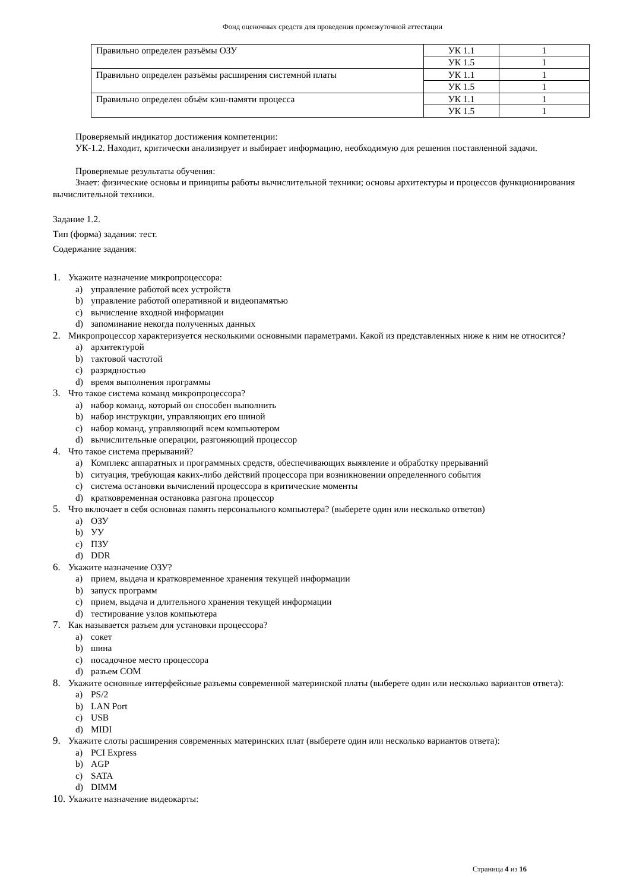Фонд оценочных средств для проведения промежуточной аттестации
| Правильно определен разъёмы ОЗУ | УК 1.1 | 1 |
| | УК 1.5 | 1 |
| Правильно определен разъёмы расширения системной платы | УК 1.1 | 1 |
| | УК 1.5 | 1 |
| Правильно определен объём кэш-памяти процесса | УК 1.1 | 1 |
| | УК 1.5 | 1 |
Проверяемый индикатор достижения компетенции:
УК-1.2. Находит, критически анализирует и выбирает информацию, необходимую для решения поставленной задачи.
Проверяемые результаты обучения:
Знает: физические основы и принципы работы вычислительной техники; основы архитектуры и процессов функционирования вычислительной техники.
Задание 1.2.
Тип (форма) задания: тест.
Содержание задания:
1. Укажите назначение микропроцессора:
a) управление работой всех устройств
b) управление работой оперативной и видеопамятью
c) вычисление входной информации
d) запоминание некогда полученных данных
2. Микропроцессор характеризуется несколькими основными параметрами. Какой из представленных ниже к ним не относится?
a) архитектурой
b) тактовой частотой
c) разрядностью
d) время выполнения программы
3. Что такое система команд микропроцессора?
a) набор команд, который он способен выполнить
b) набор инструкции, управляющих его шиной
c) набор команд, управляющий всем компьютером
d) вычислительные операции, разгоняющий процессор
4. Что такое система прерываний?
a) Комплекс аппаратных и программных средств, обеспечивающих выявление и обработку прерываний
b) ситуация, требующая каких-либо действий процессора при возникновении определенного события
c) система остановки вычислений процессора в критические моменты
d) кратковременная остановка разгона процессор
5. Что включает в себя основная память персонального компьютера? (выберете один или несколько ответов)
a) ОЗУ
b) УУ
c) ПЗУ
d) DDR
6. Укажите назначение ОЗУ?
a) прием, выдача и кратковременное хранения текущей информации
b) запуск программ
c) прием, выдача и длительного хранения текущей информации
d) тестирование узлов компьютера
7. Как называется разъем для установки процессора?
a) сокет
b) шина
c) посадочное место процессора
d) разъем COM
8. Укажите основные интерфейсные разъемы современной материнской платы (выберете один или несколько вариантов ответа):
a) PS/2
b) LAN Port
c) USB
d) MIDI
9. Укажите слоты расширения современных материнских плат (выберете один или несколько вариантов ответа):
a) PCI Express
b) AGP
c) SATA
d) DIMM
10. Укажите назначение видеокарты:
Страница 4 из 16